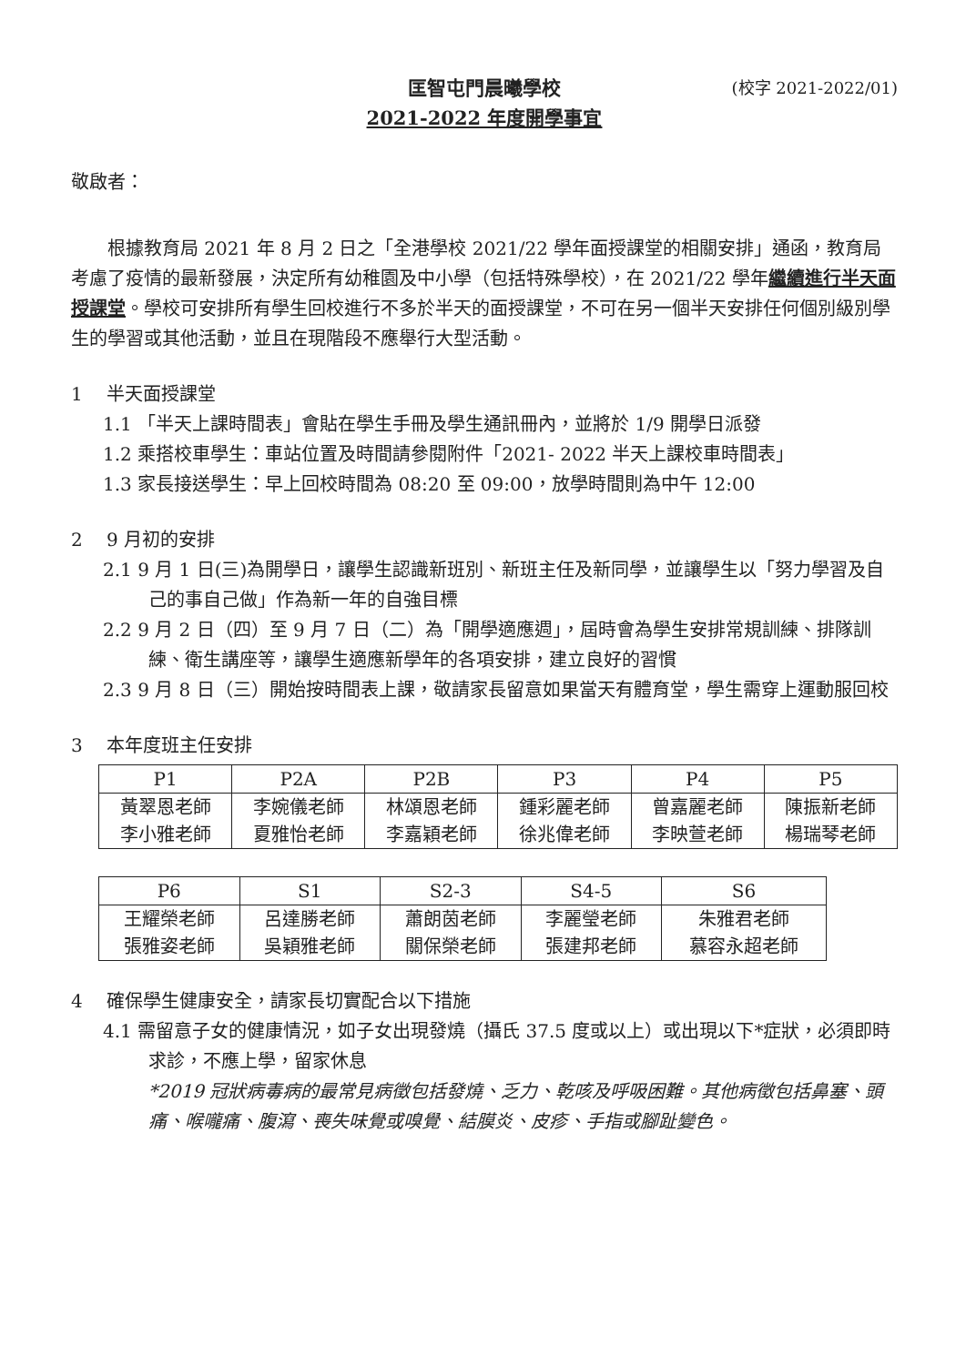匡智屯門晨曦學校
2021-2022 年度開學事宜
(校字 2021-2022/01)
敬啟者：
根據教育局 2021 年 8 月 2 日之「全港學校 2021/22 學年面授課堂的相關安排」通函，教育局考慮了疫情的最新發展，決定所有幼稚園及中小學（包括特殊學校），在 2021/22 學年繼續進行半天面授課堂。學校可安排所有學生回校進行不多於半天的面授課堂，不可在另一個半天安排任何個別級別學生的學習或其他活動，並且在現階段不應舉行大型活動。
1　 半天面授課堂
1.1 「半天上課時間表」會貼在學生手冊及學生通訊冊內，並將於 1/9 開學日派發
1.2 乘搭校車學生：車站位置及時間請參閱附件「2021- 2022 半天上課校車時間表」
1.3 家長接送學生：早上回校時間為 08:20 至 09:00，放學時間則為中午 12:00
2　 9 月初的安排
2.1 9 月 1 日(三)為開學日，讓學生認識新班別、新班主任及新同學，並讓學生以「努力學習及自己的事自己做」作為新一年的自強目標
2.2 9 月 2 日（四）至 9 月 7 日（二）為「開學適應週」，屆時會為學生安排常規訓練、排隊訓練、衛生講座等，讓學生適應新學年的各項安排，建立良好的習慣
2.3 9 月 8 日（三）開始按時間表上課，敬請家長留意如果當天有體育堂，學生需穿上運動服回校
3　 本年度班主任安排
| P1 | P2A | P2B | P3 | P4 | P5 |
| --- | --- | --- | --- | --- | --- |
| 黃翠恩老師 李小雅老師 | 李婉儀老師 夏雅怡老師 | 林頌恩老師 李嘉穎老師 | 鍾彩麗老師 徐兆偉老師 | 曾嘉麗老師 李映萱老師 | 陳振新老師 楊瑞琴老師 |
| P6 | S1 | S2-3 | S4-5 | S6 |
| --- | --- | --- | --- | --- |
| 王耀榮老師 張雅姿老師 | 呂達勝老師 吳穎雅老師 | 蕭朗茵老師 關保榮老師 | 李麗瑩老師 張建邦老師 | 朱雅君老師 慕容永超老師 |
4　 確保學生健康安全，請家長切實配合以下措施
4.1 需留意子女的健康情況，如子女出現發燒（攝氏 37.5 度或以上）或出現以下*症狀，必須即時求診，不應上學，留家休息
*2019 冠狀病毒病的最常見病徵包括發燒、乏力、乾咳及呼吸困難。其他病徵包括鼻塞、頭痛、喉嚨痛、腹瀉、喪失味覺或嗅覺、結膜炎、皮疹、手指或腳趾變色。